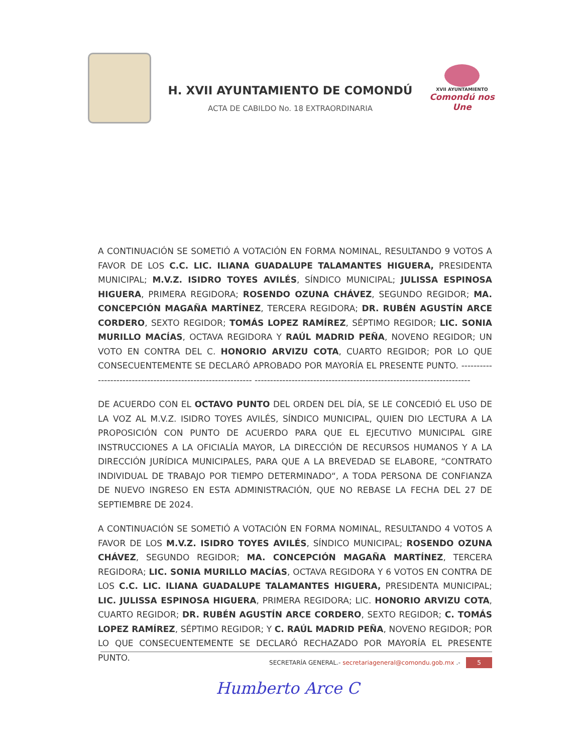H. XVII AYUNTAMIENTO DE COMONDÚ
ACTA DE CABILDO No. 18 EXTRAORDINARIA
XVII AYUNTAMIENTO
Comondú nos Une
A CONTINUACIÓN SE SOMETIÓ A VOTACIÓN EN FORMA NOMINAL, RESULTANDO 9 VOTOS A FAVOR DE LOS C.C. LIC. ILIANA GUADALUPE TALAMANTES HIGUERA, PRESIDENTA MUNICIPAL; M.V.Z. ISIDRO TOYES AVILÉS, SÍNDICO MUNICIPAL; JULISSA ESPINOSA HIGUERA, PRIMERA REGIDORA; ROSENDO OZUNA CHÁVEZ, SEGUNDO REGIDOR; MA. CONCEPCIÓN MAGAÑA MARTÍNEZ, TERCERA REGIDORA; DR. RUBÉN AGUSTÍN ARCE CORDERO, SEXTO REGIDOR; TOMÁS LOPEZ RAMÍREZ, SÉPTIMO REGIDOR; LIC. SONIA MURILLO MACÍAS, OCTAVA REGIDORA Y RAÚL MADRID PEÑA, NOVENO REGIDOR; UN VOTO EN CONTRA DEL C. HONORIO ARVIZU COTA, CUARTO REGIDOR; POR LO QUE CONSECUENTEMENTE SE DECLARÓ APROBADO POR MAYORÍA EL PRESENTE PUNTO. ------------------------------------------------------------ ----------------------------------------------------------------------
DE ACUERDO CON EL OCTAVO PUNTO DEL ORDEN DEL DÍA, SE LE CONCEDIÓ EL USO DE LA VOZ AL M.V.Z. ISIDRO TOYES AVILÉS, SÍNDICO MUNICIPAL, QUIEN DIO LECTURA A LA PROPOSICIÓN CON PUNTO DE ACUERDO PARA QUE EL EJECUTIVO MUNICIPAL GIRE INSTRUCCIONES A LA OFICIALÍA MAYOR, LA DIRECCIÓN DE RECURSOS HUMANOS Y A LA DIRECCIÓN JURÍDICA MUNICIPALES, PARA QUE A LA BREVEDAD SE ELABORE, “CONTRATO INDIVIDUAL DE TRABAJO POR TIEMPO DETERMINADO“, A TODA PERSONA DE CONFIANZA DE NUEVO INGRESO EN ESTA ADMINISTRACIÓN, QUE NO REBASE LA FECHA DEL 27 DE SEPTIEMBRE DE 2024.
A CONTINUACIÓN SE SOMETIÓ A VOTACIÓN EN FORMA NOMINAL, RESULTANDO 4 VOTOS A FAVOR DE LOS M.V.Z. ISIDRO TOYES AVILÉS, SÍNDICO MUNICIPAL; ROSENDO OZUNA CHÁVEZ, SEGUNDO REGIDOR; MA. CONCEPCIÓN MAGAÑA MARTÍNEZ, TERCERA REGIDORA; LIC. SONIA MURILLO MACÍAS, OCTAVA REGIDORA Y 6 VOTOS EN CONTRA DE LOS C.C. LIC. ILIANA GUADALUPE TALAMANTES HIGUERA, PRESIDENTA MUNICIPAL; LIC. JULISSA ESPINOSA HIGUERA, PRIMERA REGIDORA; LIC. HONORIO ARVIZU COTA, CUARTO REGIDOR; DR. RUBÉN AGUSTÍN ARCE CORDERO, SEXTO REGIDOR; C. TOMÁS LOPEZ RAMÍREZ, SÉPTIMO REGIDOR; Y C. RAÚL MADRID PEÑA, NOVENO REGIDOR; POR LO QUE CONSECUENTEMENTE SE DECLARÓ RECHAZADO POR MAYORÍA EL PRESENTE PUNTO.
SECRETARÍA GENERAL.- secretariageneral@comondu.gob.mx .- 5
Humberto Arce C